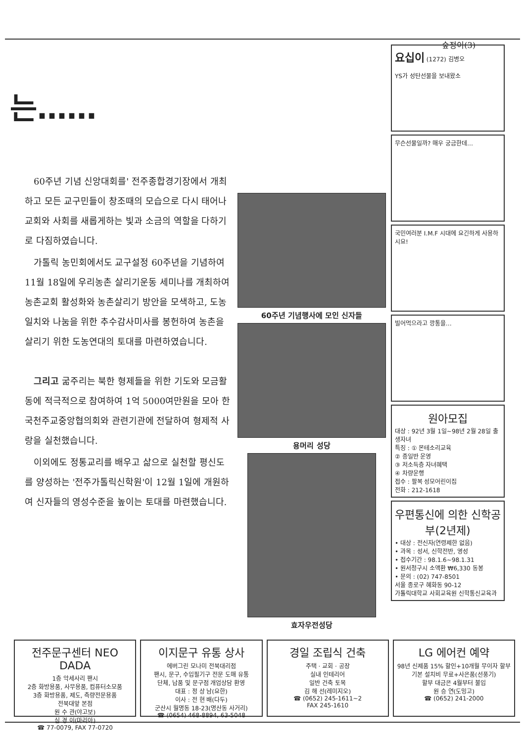숲정이(3)
는……
60주년 기념 신앙대회를' 전주종합경기장에서 개최하고 모든 교구민들이 창조때의 모습으로 다시 태어나 교회와 사회를 새롭게하는 빛과 소금의 역할을 다하기로 다짐하였습니다.
가톨릭 농민회에서도 교구설정 60주년을 기념하여 11월 18일에 우리농촌 살리기운동 세미나를 개최하여 농촌교회 활성화와 농촌살리기 방안을 모색하고, 도농일치와 나눔을 위한 추수감사미사를 봉헌하여 농촌을 살리기 위한 도농연대의 토대를 마련하였습니다.
그리고 굶주리는 북한 형제들을 위한 기도와 모금활동에 적극적으로 참여하여 1억 5000여만원을 모아 한국천주교중앙협의회와 관련기관에 전달하여 형제적 사랑을 실천했습니다.
이외에도 정통교리를 배우고 삶으로 실천할 평신도를 양성하는 '전주가톨릭신학원'이 12월 1일에 개원하여 신자들의 영성수준을 높이는 토대를 마련했습니다.
60주년 기념행사에 모인 신자들
용머리 성당
효자우전성당
요십이 (1272) 김병오
YS가 성탄선물을 보내왔소
무슨선물일까? 매우 궁금한데…
국민여러분 I.M.F 시대에 요긴하게 사용하시요!
빌어먹으라고 깡통을…
원아모집
대상 : 92년 3월 1일~98년 2월 28일 출생자녀
특징 : ① 몬테소리교육
② 종일반 운영
③ 저소득층 자녀혜택
④ 차량운행
접수 : 팔복 성모어린이집
전화 : 212-1618
우편통신에 의한 신학공부(2년제)
• 대상 : 전신자(연령제한 없음)
• 과목 : 성서, 신학전반, 영성
• 접수기간 : 98.1.6~98.1.31
• 원서청구시 소액환 ₩6,330 동봉
• 문의 : (02) 747-8501
서울 종로구 혜화동 90-12
가톨릭대학교 사회교육원 신학통신교육과
전주문구센터 NEO DADA
1층 악세사리 팬시
2층 화방용품, 사무용품, 컴퓨터소모품
3층 화방용품, 제도, 측량전문용품
전북대앞 본점
원 수 관(야고보)
심 경 이(마리아)
☎ 77-0079, FAX 77-0720
이지문구 유통 상사
에버그린 모나미 전북대리점
팬시, 문구, 수입필기구 전문 도매 유통
단체, 납품 및 문구점 개업상담 환영
대표 : 정 상 남(요한)
이사 : 전 현 배(다두)
군산시 월명동 18-23(명산동 사거리)
☎ (0654) 468-8894, 63-5048
경일 조립식 건축
주택 · 교회 · 공장
실내 인테리어
일반 건축 토목
김 해 선(레미지오)
☎ (0652) 245-1611~2
FAX 245-1610
LG 에어컨 예약
98년 신제품 15% 할인+10개월 무이자 할부
기본 설치비 무료+사은품(선풍기)
할부 대금은 4월부터 불입
원 승 연(도밍고)
☎ (0652) 241-2000